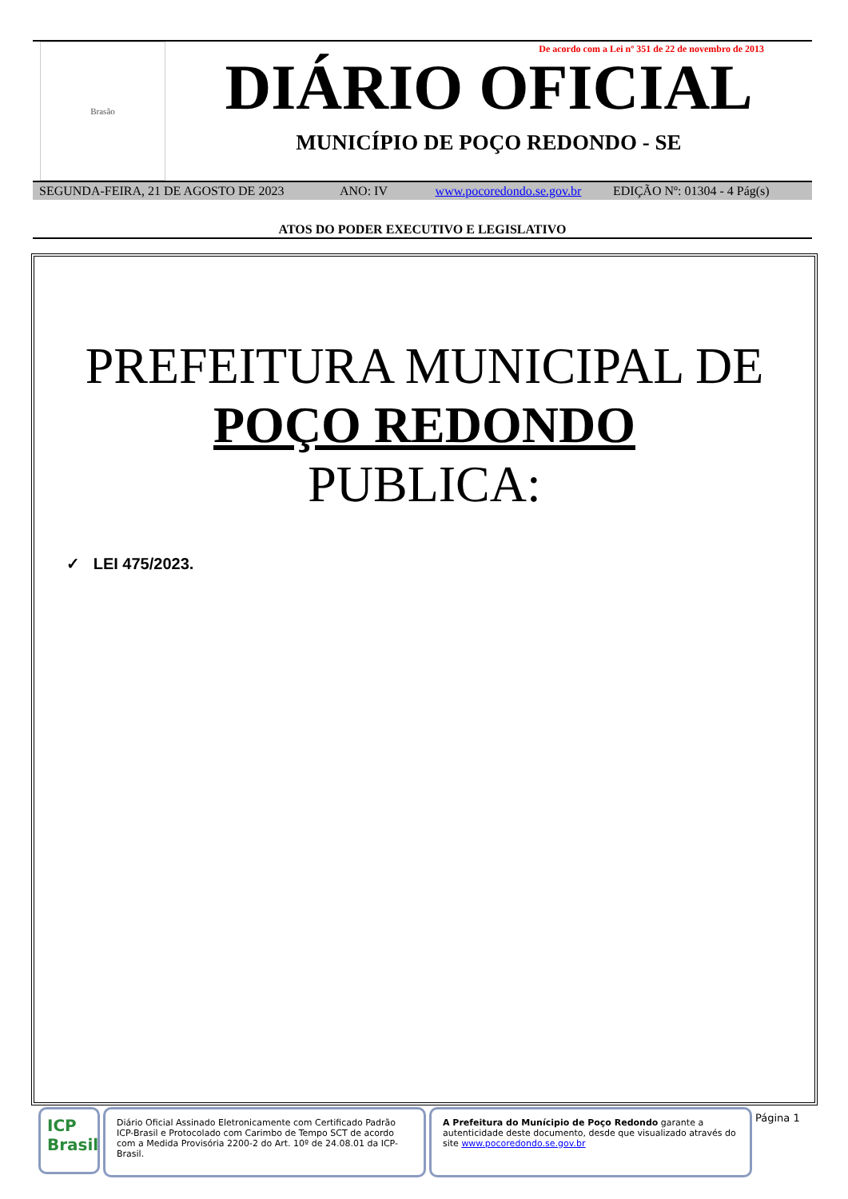Brasão
De acordo com a Lei nº 351 de 22 de novembro de 2013
DIÁRIO OFICIAL
MUNICÍPIO DE POÇO REDONDO - SE
SEGUNDA-FEIRA, 21 DE AGOSTO DE 2023 ANO: IV www.pocoredondo.se.gov.br EDIÇÃO Nº: 01304 - 4 Pág(s)
ATOS DO PODER EXECUTIVO E LEGISLATIVO
PREFEITURA MUNICIPAL DE
POÇO REDONDO
PUBLICA:
✓ LEI 475/2023.
ICP Brasil
Diário Oficial Assinado Eletronicamente com Certificado Padrão ICP-Brasil e Protocolado com Carimbo de Tempo SCT de acordo com a Medida Provisória 2200-2 do Art. 10º de 24.08.01 da ICP-Brasil.
A Prefeitura do Munícipio de Poço Redondo garante a autenticidade deste documento, desde que visualizado através do site www.pocoredondo.se.gov.br
Página 1